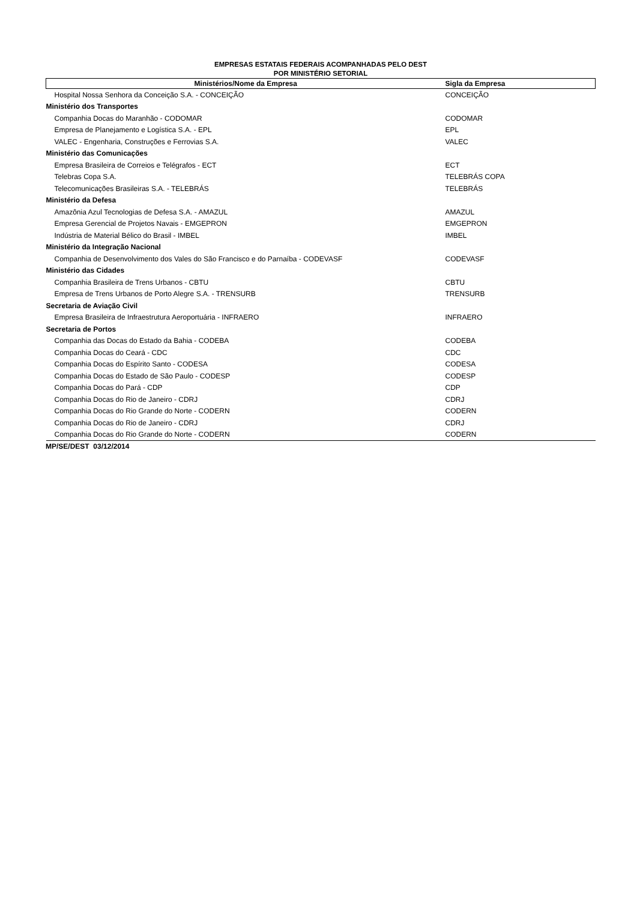EMPRESAS ESTATAIS FEDERAIS ACOMPANHADAS PELO DEST
POR MINISTÉRIO SETORIAL
| Ministérios/Nome da Empresa | Sigla da Empresa |
| --- | --- |
| Hospital Nossa Senhora da Conceição S.A. - CONCEIÇÃO | CONCEIÇÃO |
| Ministério dos Transportes | |
| Companhia Docas do Maranhão - CODOMAR | CODOMAR |
| Empresa de Planejamento e Logística S.A. - EPL | EPL |
| VALEC - Engenharia, Construções e Ferrovias S.A. | VALEC |
| Ministério das Comunicações | |
| Empresa Brasileira de Correios e Telégrafos - ECT | ECT |
| Telebras Copa S.A. | TELEBRÁS COPA |
| Telecomunicações Brasileiras S.A. - TELEBRÁS | TELEBRÁS |
| Ministério da Defesa | |
| Amazônia Azul Tecnologias de Defesa S.A. - AMAZUL | AMAZUL |
| Empresa Gerencial de Projetos Navais - EMGEPRON | EMGEPRON |
| Indústria de Material Bélico do Brasil - IMBEL | IMBEL |
| Ministério da Integração Nacional | |
| Companhia de Desenvolvimento dos Vales do São Francisco e do Parnaíba - CODEVASF | CODEVASF |
| Ministério das Cidades | |
| Companhia Brasileira de Trens Urbanos - CBTU | CBTU |
| Empresa de Trens Urbanos de Porto Alegre S.A. - TRENSURB | TRENSURB |
| Secretaria de Aviação Civil | |
| Empresa Brasileira de Infraestrutura Aeroportuária - INFRAERO | INFRAERO |
| Secretaria de Portos | |
| Companhia das Docas do Estado da Bahia - CODEBA | CODEBA |
| Companhia Docas do Ceará - CDC | CDC |
| Companhia Docas do Espírito Santo - CODESA | CODESA |
| Companhia Docas do Estado de São Paulo - CODESP | CODESP |
| Companhia Docas do Pará - CDP | CDP |
| Companhia Docas do Rio de Janeiro - CDRJ | CDRJ |
| Companhia Docas do Rio Grande do Norte - CODERN | CODERN |
| Companhia Docas do Rio de Janeiro - CDRJ | CDRJ |
| Companhia Docas do Rio Grande do Norte - CODERN | CODERN |
MP/SE/DEST 03/12/2014